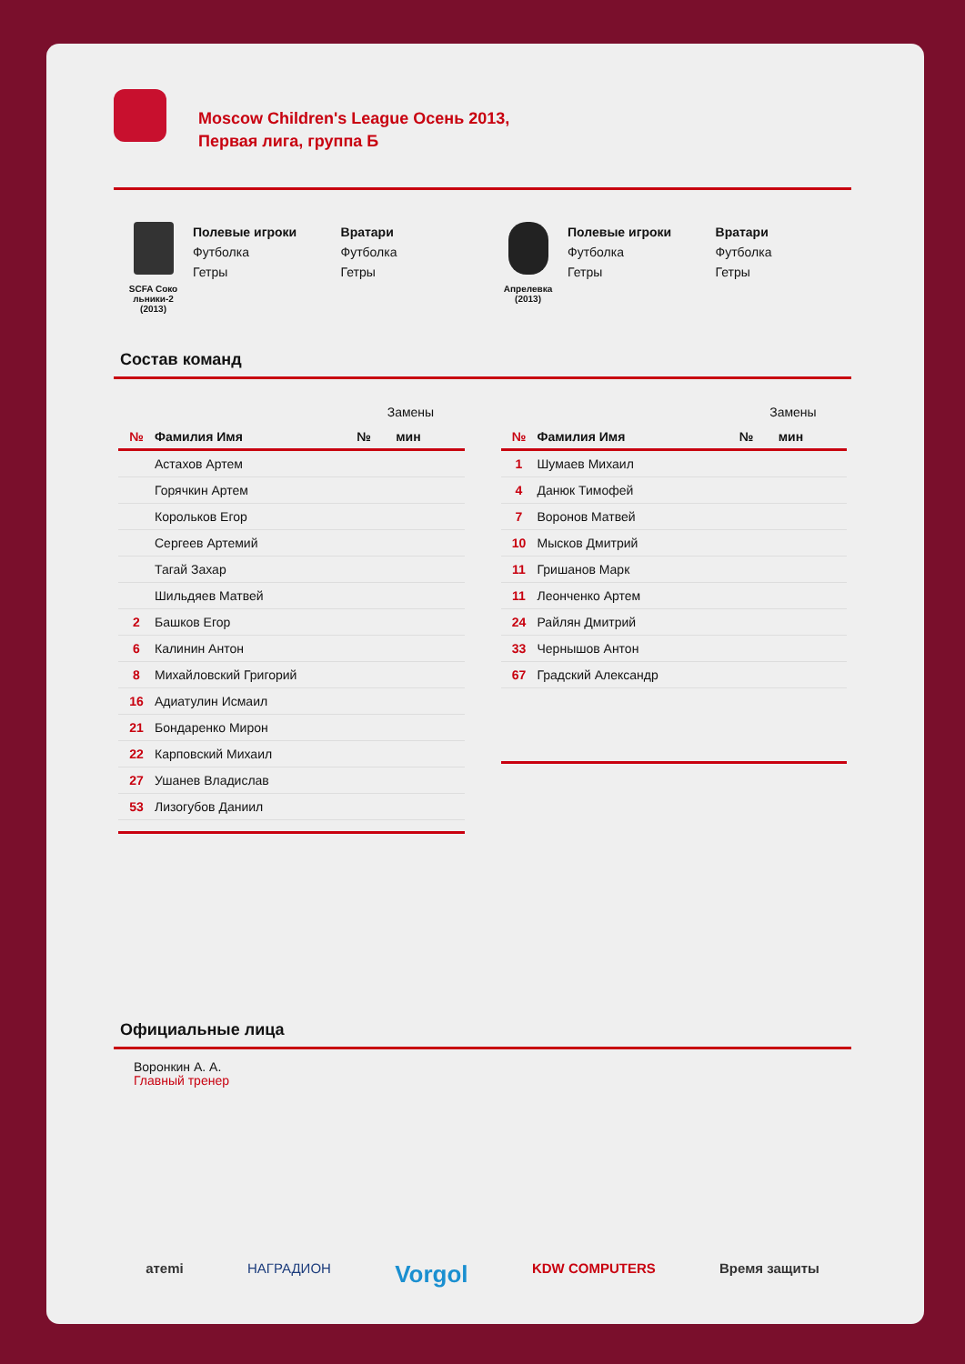Moscow Children's League Осень 2013,
Первая лига, группа Б
SCFA Соко
льники-2
(2013)
Полевые игроки
Футболка
Гетры
Вратари
Футболка
Гетры
Апрелевка
(2013)
Полевые игроки
Футболка
Гетры
Вратари
Футболка
Гетры
Состав команд
| | | | Замены | |
| № | Фамилия Имя | | № | мин |
| | Астахов Артем | | | |
| | Горячкин Артем | | | |
| | Корольков Егор | | | |
| | Сергеев Артемий | | | |
| | Тагай Захар | | | |
| | Шильдяев Матвей | | | |
| 2 | Башков Егор | | | |
| 6 | Калинин Антон | | | |
| 8 | Михайловский Григорий | | | |
| 16 | Адиатулин Исмаил | | | |
| 21 | Бондаренко Мирон | | | |
| 22 | Карповский Михаил | | | |
| 27 | Ушанев Владислав | | | |
| 53 | Лизогубов Даниил | | | |
| | | | Замены | |
| № | Фамилия Имя | | № | мин |
| 1 | Шумаев Михаил | | | |
| 4 | Данюк Тимофей | | | |
| 7 | Воронов Матвей | | | |
| 10 | Мысков Дмитрий | | | |
| 11 | Гришанов Марк | | | |
| 11 | Леонченко Артем | | | |
| 24 | Райлян Дмитрий | | | |
| 33 | Чернышов Антон | | | |
| 67 | Градский Александр | | | |
Официальные лица
Воронкин А. А.
Главный тренер
aтemi НАГРАДИОН Vorgol KDW COMPUTERS Время защиты